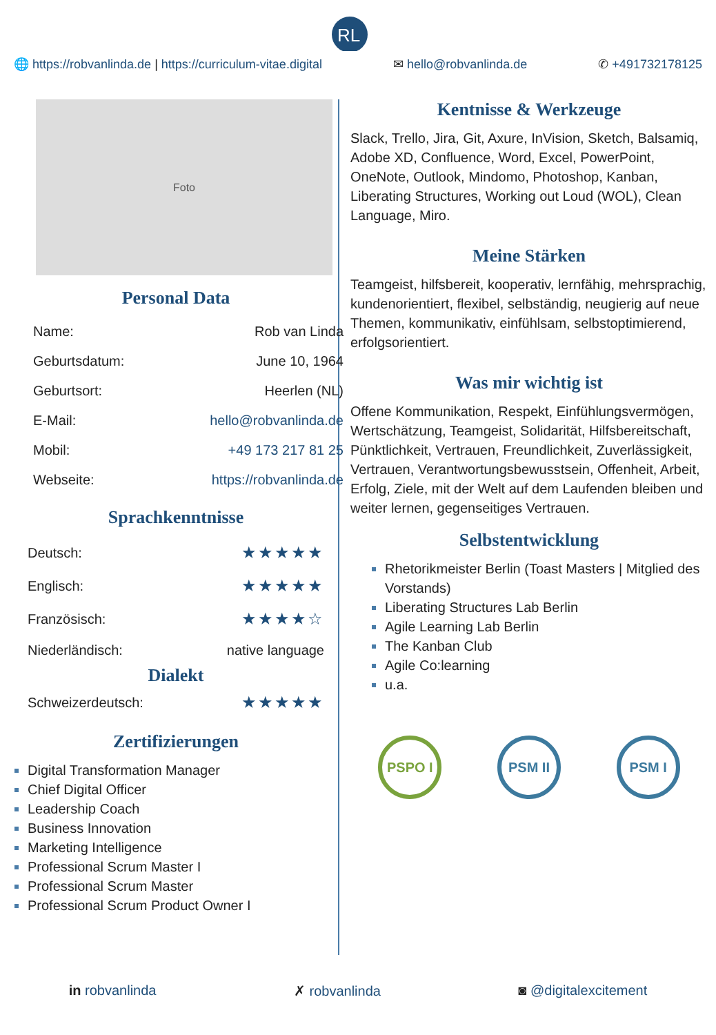RL
🌐 https://robvanlinda.de | https://curriculum-vitae.digital ✉ hello@robvanlinda.de ✆ +491732178125
Foto
Personal Data
| Name: | Rob van Linda |
| Geburtsdatum: | June 10, 1964 |
| Geburtsort: | Heerlen (NL) |
| E-Mail: | hello@robvanlinda.de |
| Mobil: | +49 173 217 81 25 |
| Webseite: | https://robvanlinda.de |
Sprachkenntnisse
| Deutsch: | ★★★★★ |
| Englisch: | ★★★★★ |
| Französisch: | ★★★★☆ |
| Niederländisch: | native language |
Dialekt
| Schweizerdeutsch: | ★★★★★ |
Zertifizierungen
Digital Transformation Manager
Chief Digital Officer
Leadership Coach
Business Innovation
Marketing Intelligence
Professional Scrum Master I
Professional Scrum Master
Professional Scrum Product Owner I
Kentnisse & Werkzeuge
Slack, Trello, Jira, Git, Axure, InVision, Sketch, Balsamiq, Adobe XD, Confluence, Word, Excel, PowerPoint, OneNote, Outlook, Mindomo, Photoshop, Kanban, Liberating Structures, Working out Loud (WOL), Clean Language, Miro.
Meine Stärken
Teamgeist, hilfsbereit, kooperativ, lernfähig, mehrsprachig, kundenorientiert, flexibel, selbständig, neugierig auf neue Themen, kommunikativ, einfühlsam, selbstoptimierend, erfolgsorientiert.
Was mir wichtig ist
Offene Kommunikation, Respekt, Einfühlungsvermögen, Wertschätzung, Teamgeist, Solidarität, Hilfsbereitschaft, Pünktlichkeit, Vertrauen, Freundlichkeit, Zuverlässigkeit, Vertrauen, Verantwortungsbewusstsein, Offenheit, Arbeit, Erfolg, Ziele, mit der Welt auf dem Laufenden bleiben und weiter lernen, gegenseitiges Vertrauen.
Selbstentwicklung
Rhetorikmeister Berlin (Toast Masters | Mitglied des Vorstands)
Liberating Structures Lab Berlin
Agile Learning Lab Berlin
The Kanban Club
Agile Co:learning
u.a.
PSPO I PSM II PSM I
in robvanlinda ✗ robvanlinda ◙ @digitalexcitement